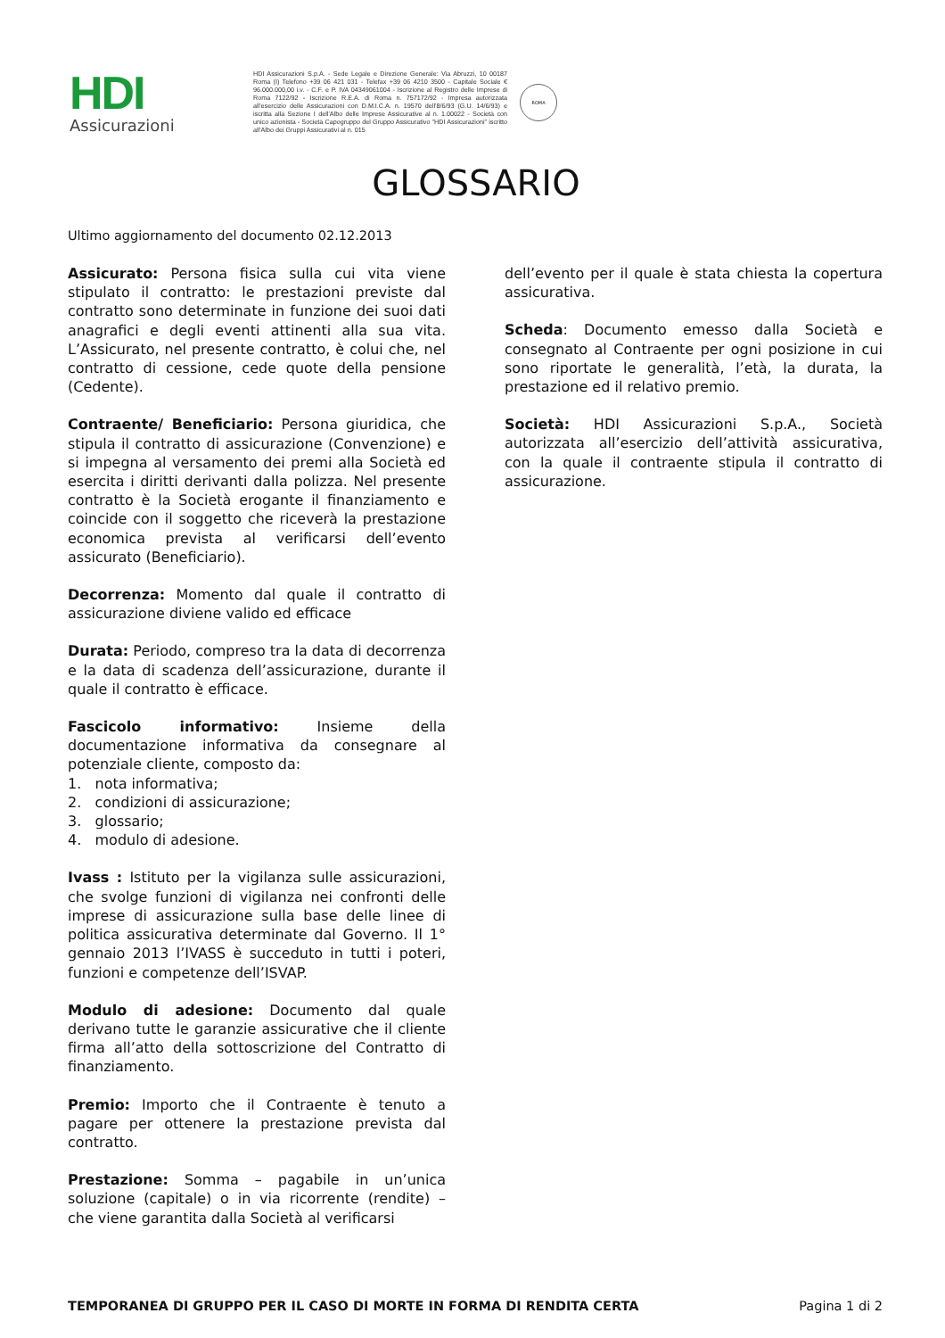HDI
Assicurazioni
HDI Assicurazioni S.p.A. - Sede Legale e Direzione Generale: Via Abruzzi, 10 00187 Roma (I) Telefono +39 06 421 031 - Telefax +39 06 4210 3500 - Capitale Sociale € 96.000.000,00 i.v. - C.F. e P. IVA 04349061004 - Iscrizione al Registro delle Imprese di Roma 7122/92 - Iscrizione R.E.A. di Roma n. 757172/92 - Impresa autorizzata all'esercizio delle Assicurazioni con D.M.I.C.A. n. 19570 dell'8/6/93 (G.U. 14/6/93) e iscritta alla Sezione I dell'Albo delle Imprese Assicurative al n. 1.00022 - Società con unico azionista - Società Capogruppo del Gruppo Assicurativo "HDI Assicurazioni" iscritto all'Albo dei Gruppi Assicurativi al n. 015
ROMA
GLOSSARIO
Ultimo aggiornamento del documento 02.12.2013
Assicurato: Persona fisica sulla cui vita viene stipulato il contratto: le prestazioni previste dal contratto sono determinate in funzione dei suoi dati anagrafici e degli eventi attinenti alla sua vita. L’Assicurato, nel presente contratto, è colui che, nel contratto di cessione, cede quote della pensione (Cedente).
Contraente/ Beneficiario: Persona giuridica, che stipula il contratto di assicurazione (Convenzione) e si impegna al versamento dei premi alla Società ed esercita i diritti derivanti dalla polizza. Nel presente contratto è la Società erogante il finanziamento e coincide con il soggetto che riceverà la prestazione economica prevista al verificarsi dell’evento assicurato (Beneficiario).
Decorrenza: Momento dal quale il contratto di assicurazione diviene valido ed efficace
Durata: Periodo, compreso tra la data di decorrenza e la data di scadenza dell’assicurazione, durante il quale il contratto è efficace.
Fascicolo informativo: Insieme della documentazione informativa da consegnare al potenziale cliente, composto da:
1. nota informativa;
2. condizioni di assicurazione;
3. glossario;
4. modulo di adesione.
Ivass : Istituto per la vigilanza sulle assicurazioni, che svolge funzioni di vigilanza nei confronti delle imprese di assicurazione sulla base delle linee di politica assicurativa determinate dal Governo. Il 1° gennaio 2013 l’IVASS è succeduto in tutti i poteri, funzioni e competenze dell’ISVAP.
Modulo di adesione: Documento dal quale derivano tutte le garanzie assicurative che il cliente firma all’atto della sottoscrizione del Contratto di finanziamento.
Premio: Importo che il Contraente è tenuto a pagare per ottenere la prestazione prevista dal contratto.
Prestazione: Somma – pagabile in un’unica soluzione (capitale) o in via ricorrente (rendite) – che viene garantita dalla Società al verificarsi
dell’evento per il quale è stata chiesta la copertura assicurativa.
Scheda: Documento emesso dalla Società e consegnato al Contraente per ogni posizione in cui sono riportate le generalità, l’età, la durata, la prestazione ed il relativo premio.
Società: HDI Assicurazioni S.p.A., Società autorizzata all’esercizio dell’attività assicurativa, con la quale il contraente stipula il contratto di assicurazione.
TEMPORANEA DI GRUPPO PER IL CASO DI MORTE IN FORMA DI RENDITA CERTA Pagina 1 di 2